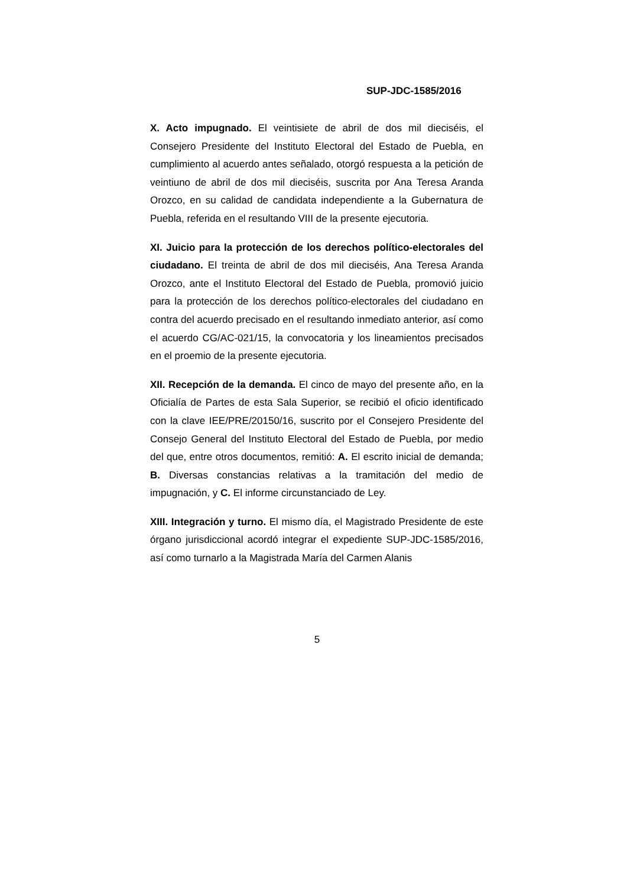SUP-JDC-1585/2016
X. Acto impugnado. El veintisiete de abril de dos mil dieciséis, el Consejero Presidente del Instituto Electoral del Estado de Puebla, en cumplimiento al acuerdo antes señalado, otorgó respuesta a la petición de veintiuno de abril de dos mil dieciséis, suscrita por Ana Teresa Aranda Orozco, en su calidad de candidata independiente a la Gubernatura de Puebla, referida en el resultando VIII de la presente ejecutoria.
XI. Juicio para la protección de los derechos político-electorales del ciudadano. El treinta de abril de dos mil dieciséis, Ana Teresa Aranda Orozco, ante el Instituto Electoral del Estado de Puebla, promovió juicio para la protección de los derechos político-electorales del ciudadano en contra del acuerdo precisado en el resultando inmediato anterior, así como el acuerdo CG/AC-021/15, la convocatoria y los lineamientos precisados en el proemio de la presente ejecutoria.
XII. Recepción de la demanda. El cinco de mayo del presente año, en la Oficialía de Partes de esta Sala Superior, se recibió el oficio identificado con la clave IEE/PRE/20150/16, suscrito por el Consejero Presidente del Consejo General del Instituto Electoral del Estado de Puebla, por medio del que, entre otros documentos, remitió: A. El escrito inicial de demanda; B. Diversas constancias relativas a la tramitación del medio de impugnación, y C. El informe circunstanciado de Ley.
XIII. Integración y turno. El mismo día, el Magistrado Presidente de este órgano jurisdiccional acordó integrar el expediente SUP-JDC-1585/2016, así como turnarlo a la Magistrada María del Carmen Alanis
5